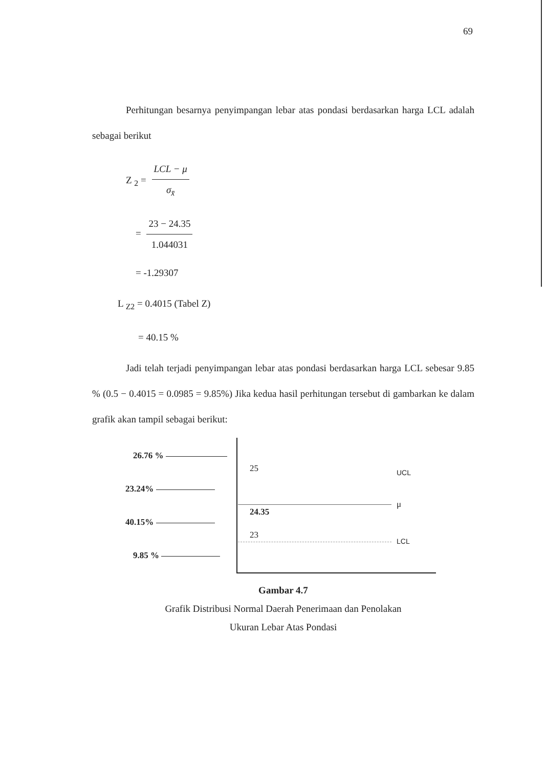69
Perhitungan besarnya penyimpangan lebar atas pondasi berdasarkan harga LCL adalah sebagai berikut
Z <sub>2</sub> = LCL − μ σ<sub>x̄</sub>
= 23 − 24.35 1.044031
= -1.29307
L <sub>Z2</sub> = 0.4015 (Tabel Z)
= 40.15 %
Jadi telah terjadi penyimpangan lebar atas pondasi berdasarkan harga LCL sebesar 9.85 % (0.5 − 0.4015 = 0.0985 = 9.85%) Jika kedua hasil perhitungan tersebut di gambarkan ke dalam grafik akan tampil sebagai berikut:
26.76 %
25 UCL
23.24%
μ
24.35
40.15%
23
LCL
9.85 %
Gambar 4.7
Grafik Distribusi Normal Daerah Penerimaan dan Penolakan
Ukuran Lebar Atas Pondasi